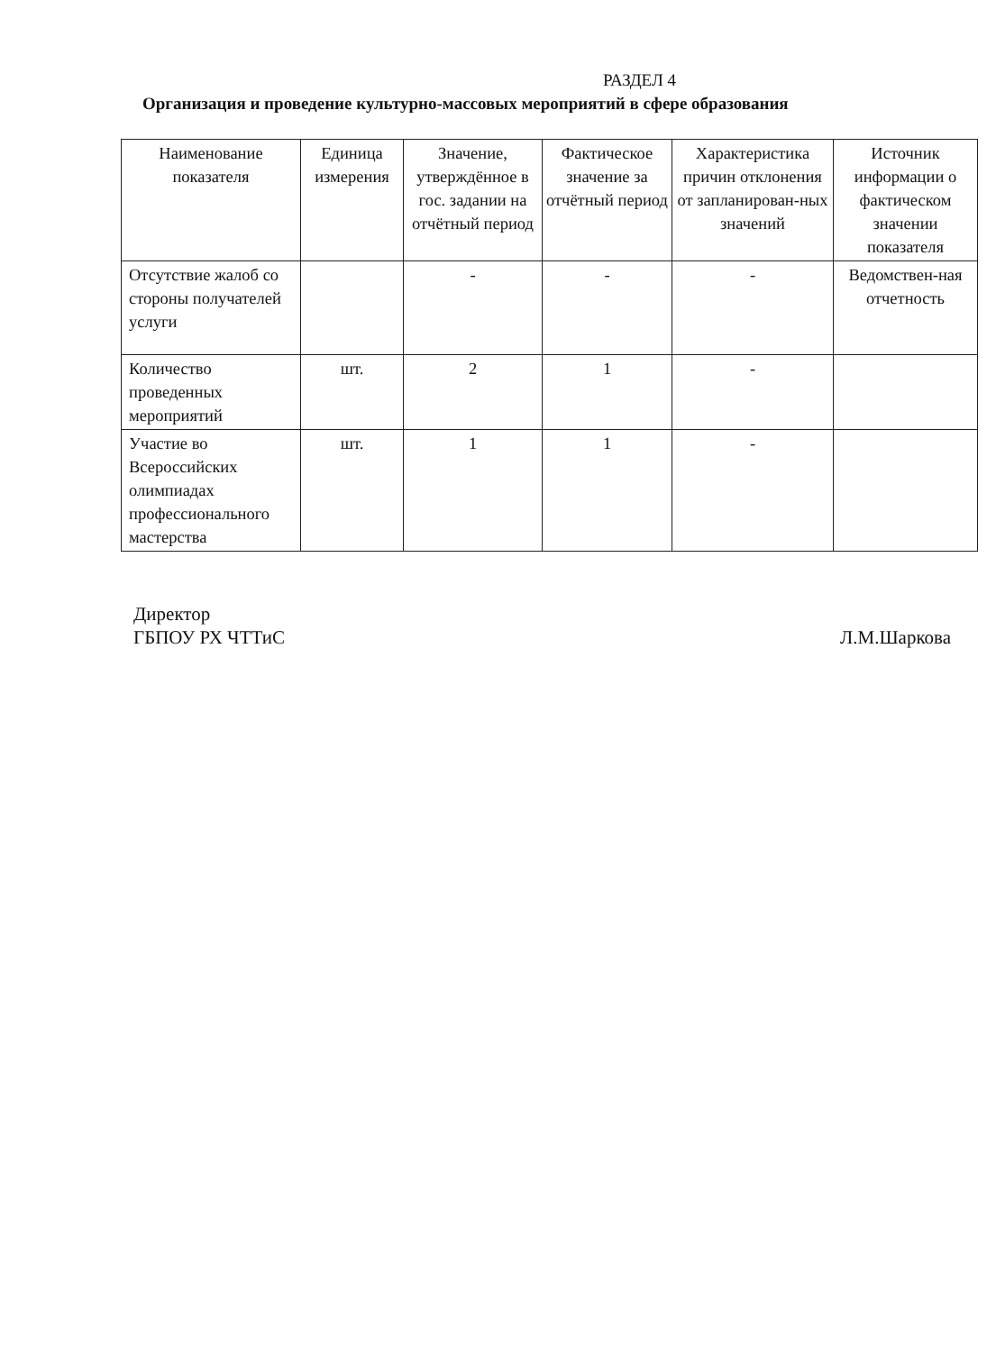РАЗДЕЛ 4
Организация и проведение культурно-массовых мероприятий в сфере образования
| Наименование показателя | Единица измерения | Значение, утверждённое в гос. задании на отчётный период | Фактическое значение за отчётный период | Характеристика причин отклонения от запланирован-ных значений | Источник информации о фактическом значении показателя |
| --- | --- | --- | --- | --- | --- |
| Отсутствие жалоб со стороны получателей услуги | | - | - | - | Ведомствен-ная отчетность |
| Количество проведенных мероприятий | шт. | 2 | 1 | - | |
| Участие во Всероссийских олимпиадах профессионального мастерства | шт. | 1 | 1 | - | |
Директор
ГБПОУ РХ ЧТТиС
Л.М.Шаркова